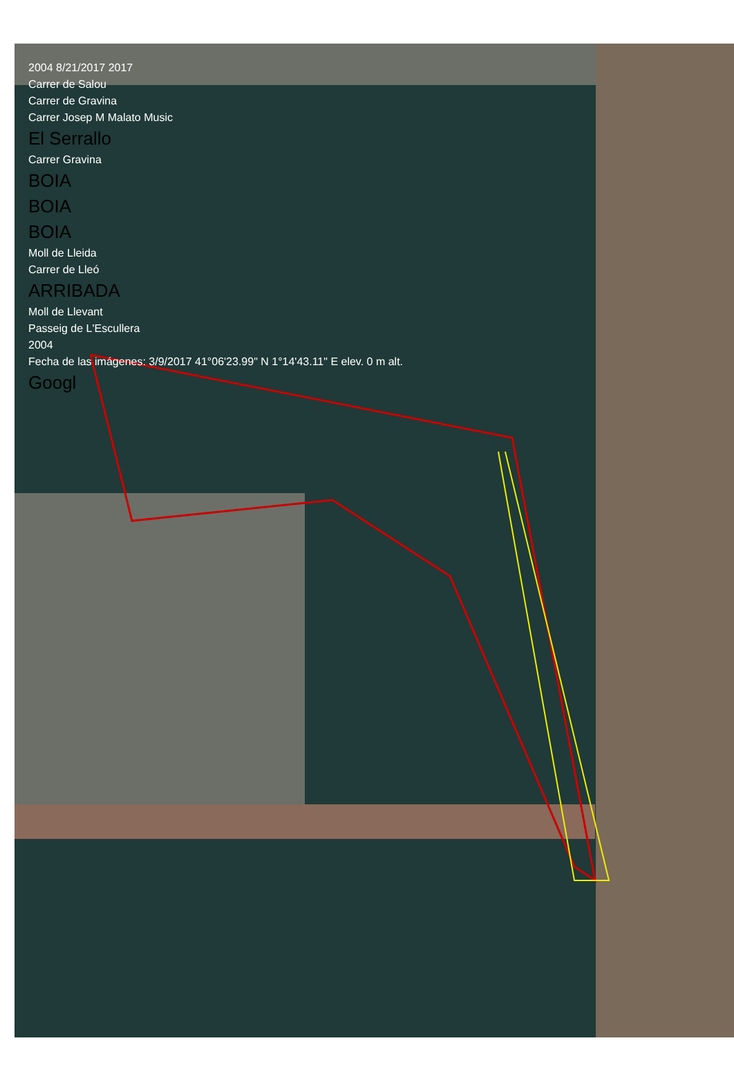2004 8/21/2017 2017
Carrer de Salou
Carrer de Gravina
Carrer Josep M Malato Music
El Serrallo
Carrer Gravina
BOIA
BOIA
BOIA
Moll de Lleida
Carrer de Lleó
ARRIBADA
Moll de Llevant
Passeig de L'Escullera
2004
Fecha de las imágenes: 3/9/2017 41°06'23.99" N 1°14'43.11" E elev. 0 m alt.
Googl